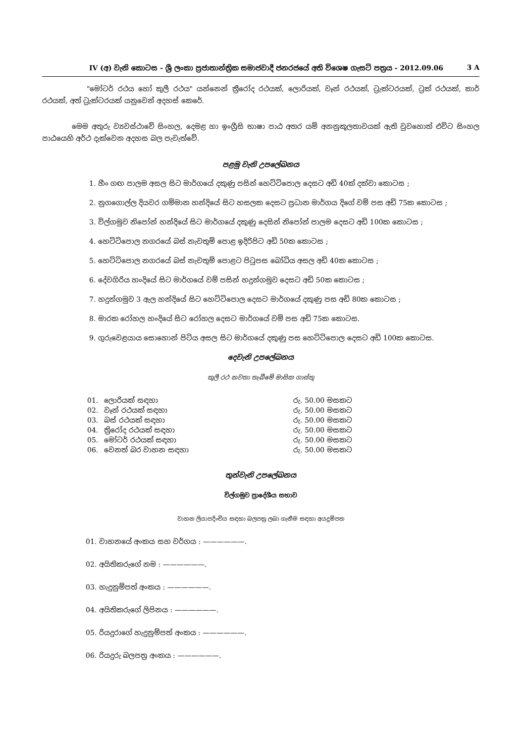IV (අ) වැනි කොටස - ශ්‍රී ලංකා ප්‍රජාතාන්ත්‍රික සමාජවාදී ජනරජයේ අති විශෙෂ ගැසට් පත්‍රය - 2012.09.06 3 A
"මෝටර් රථය හෝ කුලී රථය" යන්නෙන් ත්‍රීරෝද රථයක්, ලොරියක්, වෑන් රථයක්, ට්‍රැක්ටරයක්, ට්‍රක් රථයක්, කාර් රථයක්, අත් ට්‍රැක්ටරයක් යනුවෙන් අදහස් කෙරේ.
මෙම අතුරු ව්‍යවස්ථාවේ සිංහල, දෙමළ හා ඉංග්‍රීසි භාෂා පාඨ අතර යම් අනනුකූලතාවයක් ඇති වුවහොත් එවිට සිංහල පාඨයෙහි අර්ථ දැක්වෙන අදහස බල පැවැත්වේ.
පළමු වැනි උපලේඛනය
1. හීං ගඟ පාලම අසල සිට මාර්ගයේ දකුණු පසින් හෙට්ටිපොල දෙසට අඩි 40ක් දක්වා කොටස ;
2. නුගගොල්ල දියවර ගම්මාන හන්දියේ සිට හසලක දෙසට ප්‍රධාන මාර්ගය දිගේ වම් පස අඩි 75ක කොටස ;
3. විල්ගමුව නිපෝන් හන්දියේ සිට මාර්ගයේ දකුණු දෙසින් නිපෝන් පාලම දෙසට අඩි 100ක කොටස ;
4. හෙට්ටිපොල නගරයේ බස් නැවතුම් පොළ ඉදිරිපිට අඩි 50ක කොටස ;
5. හෙට්ටිපොල නගරයේ බස් නැවතුම් පොළට පිටුපස බෝධිය අසල අඩි 40ක කොටස ;
6. දේවගිරිය හංදියේ සිට මාර්ගයේ වම් පසින් හදුන්ගමුව දෙසට අඩි 50ක කොටස ;
7. හදුන්ගමුව 3 ඇල හන්දියේ සිට හෙට්ටිපොල දෙසට මාර්ගයේ දකුණු පස අඩි 80ක කොටස ;
8. මාරක රෝහල හංදියේ සිට රෝහල දෙසට මාර්ගයේ වම් පස අඩි 75ක කොටස.
9. ගුරුවෙළයාය සොහොන් පිටිය අසල සිට මාර්ගයේ දකුණු පස හෙට්ටිපොල දෙසට අඩි 100ක කොටස.
දෙවැනි උපලේඛනය
කුලී රථ නවතා තැබීමේ මාසික ගාස්තු
| 01. | ලොරියක් සඳහා | රු. 50.00 මසකට |
| 02. | වෑන් රථයක් සඳහා | රු. 50.00 මසකට |
| 03. | බස් රථයක් සඳහා | රු. 50.00 මසකට |
| 04. | ත්‍රිරෝද රථයක් සඳහා | රු. 50.00 මසකට |
| 05. | මෝටර් රථයක් සඳහා | රු. 50.00 මසකට |
| 06. | වෙනත් බර වාහන සඳහා | රු. 50.00 මසකට |
තුන්වැනි උපලේඛනය
විල්ගමුව ප්‍රාදේශීය සභාව
වාහන ලියාපදිංචිය සඳහා බලපත්‍ර ලබා ගැනීම සඳහා අයදුම්පත
01. වාහනයේ අංකය සහ වර්ගය : ——————.
02. අයිතිකරුගේ නම : ——————.
03. හැදුනුම්පත් අංකය : ——————.
04. අයිතිකරුගේ ලිපිනය : ——————.
05. රියදුරාගේ හැදුනුම්පත් අංකය : ——————.
06. රියදුරු බලපත්‍ර අංකය : ——————.